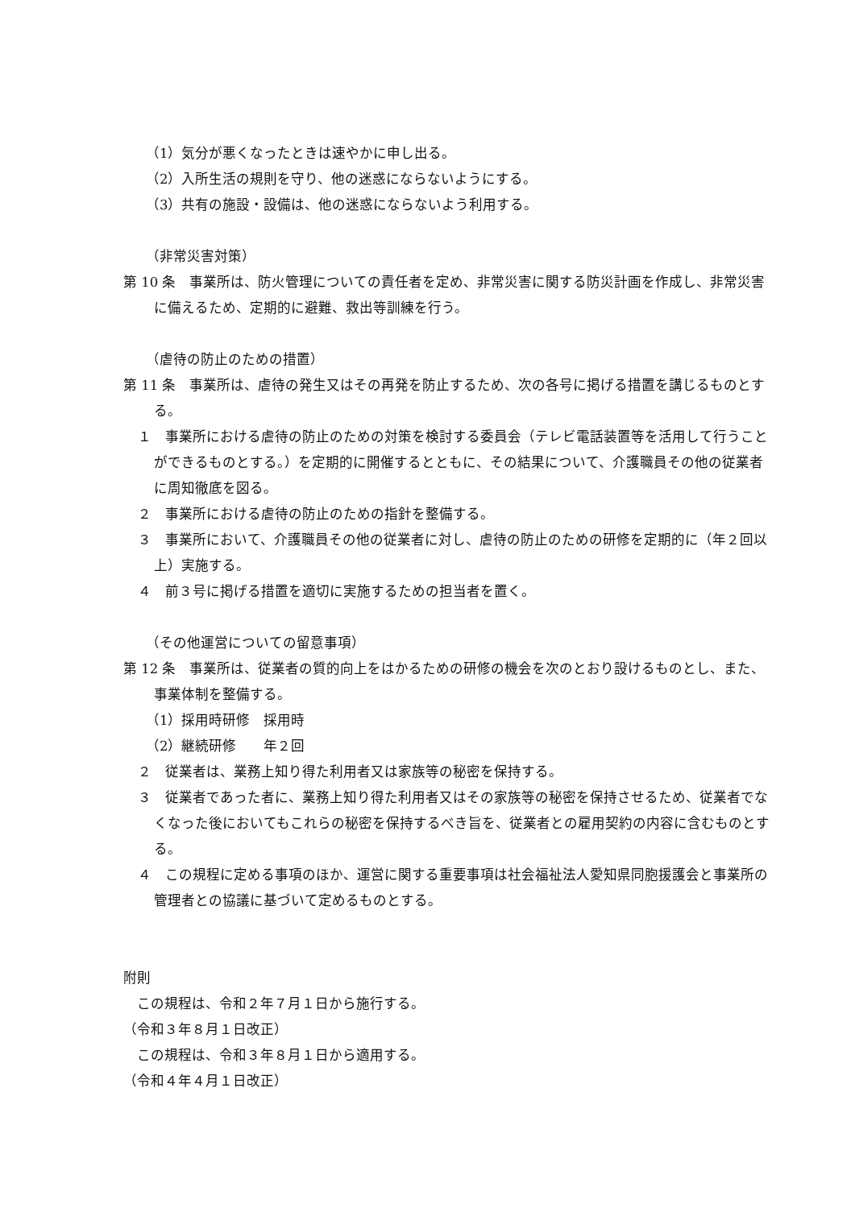（1）気分が悪くなったときは速やかに申し出る。
（2）入所生活の規則を守り、他の迷惑にならないようにする。
（3）共有の施設・設備は、他の迷惑にならないよう利用する。
（非常災害対策）
第 10 条　事業所は、防火管理についての責任者を定め、非常災害に関する防災計画を作成し、非常災害に備えるため、定期的に避難、救出等訓練を行う。
（虐待の防止のための措置）
第 11 条　事業所は、虐待の発生又はその再発を防止するため、次の各号に掲げる措置を講じるものとする。
１　事業所における虐待の防止のための対策を検討する委員会（テレビ電話装置等を活用して行うことができるものとする。）を定期的に開催するとともに、その結果について、介護職員その他の従業者に周知徹底を図る。
２　事業所における虐待の防止のための指針を整備する。
３　事業所において、介護職員その他の従業者に対し、虐待の防止のための研修を定期的に（年２回以上）実施する。
４　前３号に掲げる措置を適切に実施するための担当者を置く。
（その他運営についての留意事項）
第 12 条　事業所は、従業者の質的向上をはかるための研修の機会を次のとおり設けるものとし、また、事業体制を整備する。
（1）採用時研修　採用時
（2）継続研修　　年２回
２　従業者は、業務上知り得た利用者又は家族等の秘密を保持する。
３　従業者であった者に、業務上知り得た利用者又はその家族等の秘密を保持させるため、従業者でなくなった後においてもこれらの秘密を保持するべき旨を、従業者との雇用契約の内容に含むものとする。
４　この規程に定める事項のほか、運営に関する重要事項は社会福祉法人愛知県同胞援護会と事業所の管理者との協議に基づいて定めるものとする。
附則
　この規程は、令和２年７月１日から施行する。
（令和３年８月１日改正）
　この規程は、令和３年８月１日から適用する。
（令和４年４月１日改正）